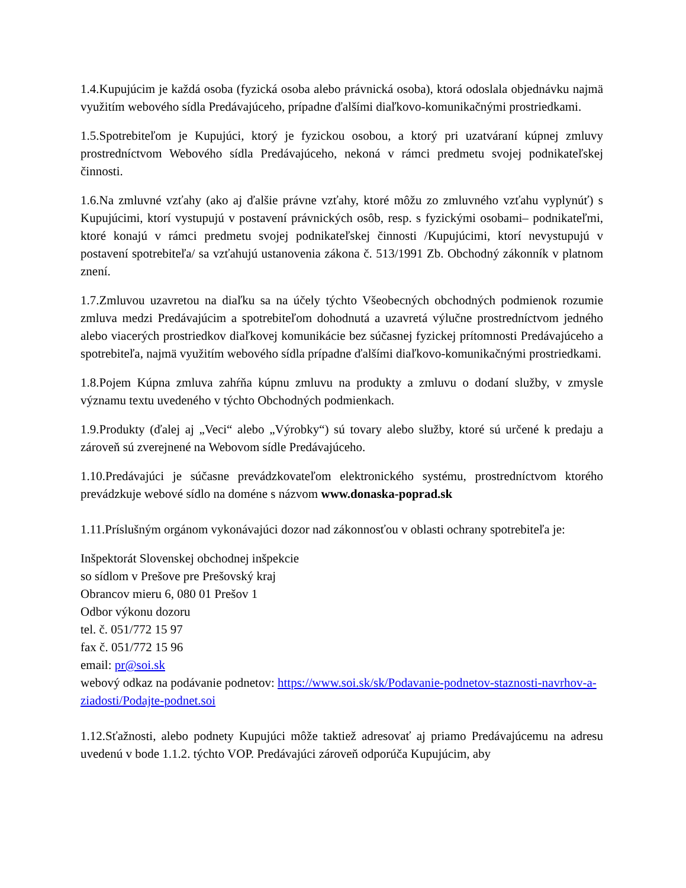1.4.Kupujúcim je každá osoba (fyzická osoba alebo právnická osoba), ktorá odoslala objednávku najmä využitím webového sídla Predávajúceho, prípadne ďalšími diaľkovo-komunikačnými prostriedkami.
1.5.Spotrebiteľom je Kupujúci, ktorý je fyzickou osobou, a ktorý pri uzatváraní kúpnej zmluvy prostredníctvom Webového sídla Predávajúceho, nekoná v rámci predmetu svojej podnikateľskej činnosti.
1.6.Na zmluvné vzťahy (ako aj ďalšie právne vzťahy, ktoré môžu zo zmluvného vzťahu vyplynúť) s Kupujúcimi, ktorí vystupujú v postavení právnických osôb, resp. s fyzickými osobami– podnikateľmi, ktoré konajú v rámci predmetu svojej podnikateľskej činnosti /Kupujúcimi, ktorí nevystupujú v postavení spotrebiteľa/ sa vzťahujú ustanovenia zákona č. 513/1991 Zb. Obchodný zákonník v platnom znení.
1.7.Zmluvou uzavretou na diaľku sa na účely týchto Všeobecných obchodných podmienok rozumie zmluva medzi Predávajúcim a spotrebiteľom dohodnutá a uzavretá výlučne prostredníctvom jedného alebo viacerých prostriedkov diaľkovej komunikácie bez súčasnej fyzickej prítomnosti Predávajúceho a spotrebiteľa, najmä využitím webového sídla prípadne ďalšími diaľkovo-komunikačnými prostriedkami.
1.8.Pojem Kúpna zmluva zahŕňa kúpnu zmluvu na produkty a zmluvu o dodaní služby, v zmysle významu textu uvedeného v týchto Obchodných podmienkach.
1.9.Produkty (ďalej aj „Veci“ alebo „Výrobky“) sú tovary alebo služby, ktoré sú určené k predaju a zároveň sú zverejnené na Webovom sídle Predávajúceho.
1.10.Predávajúci je súčasne prevádzkovateľom elektronického systému, prostredníctvom ktorého prevádzkuje webové sídlo na doméne s názvom www.donaska-poprad.sk
1.11.Príslušným orgánom vykonávajúci dozor nad zákonnosťou v oblasti ochrany spotrebiteľa je:
Inšpektorát Slovenskej obchodnej inšpekcie
so sídlom v Prešove pre Prešovský kraj
Obrancov mieru 6, 080 01 Prešov 1
Odbor výkonu dozoru
tel. č. 051/772 15 97
fax č. 051/772 15 96
email: pr@soi.sk
webový odkaz na podávanie podnetov: https://www.soi.sk/sk/Podavanie-podnetov-staznosti-navrhov-a-ziadosti/Podajte-podnet.soi
1.12.Sťažnosti, alebo podnety Kupujúci môže taktiež adresovať aj priamo Predávajúcemu na adresu uvedenú v bode 1.1.2. týchto VOP. Predávajúci zároveň odporúča Kupujúcim, aby